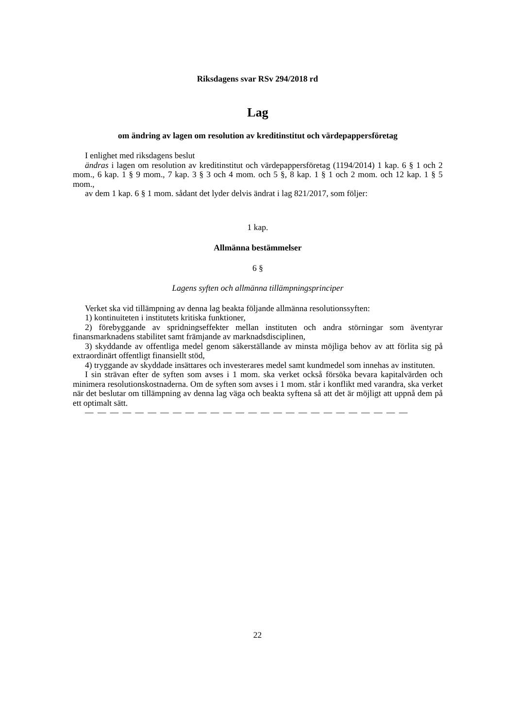Riksdagens svar RSv 294/2018 rd
Lag
om ändring av lagen om resolution av kreditinstitut och värdepappersföretag
I enlighet med riksdagens beslut
ändras i lagen om resolution av kreditinstitut och värdepappersföretag (1194/2014) 1 kap. 6 § 1 och 2 mom., 6 kap. 1 § 9 mom., 7 kap. 3 § 3 och 4 mom. och 5 §, 8 kap. 1 § 1 och 2 mom. och 12 kap. 1 § 5 mom.,
av dem 1 kap. 6 § 1 mom. sådant det lyder delvis ändrat i lag 821/2017, som följer:
1 kap.
Allmänna bestämmelser
6 §
Lagens syften och allmänna tillämpningsprinciper
Verket ska vid tillämpning av denna lag beakta följande allmänna resolutionssyften:
1) kontinuiteten i institutets kritiska funktioner,
2) förebyggande av spridningseffekter mellan instituten och andra störningar som äventyrar finansmarknadens stabilitet samt främjande av marknadsdisciplinen,
3) skyddande av offentliga medel genom säkerställande av minsta möjliga behov av att förlita sig på extraordinärt offentligt finansiellt stöd,
4) tryggande av skyddade insättares och investerares medel samt kundmedel som innehas av instituten.
I sin strävan efter de syften som avses i 1 mom. ska verket också försöka bevara kapitalvärden och minimera resolutionskostnaderna. Om de syften som avses i 1 mom. står i konflikt med varandra, ska verket när det beslutar om tillämpning av denna lag väga och beakta syftena så att det är möjligt att uppnå dem på ett optimalt sätt.
— — — — — — — — — — — — — — — — — — — — — — — — — —
22